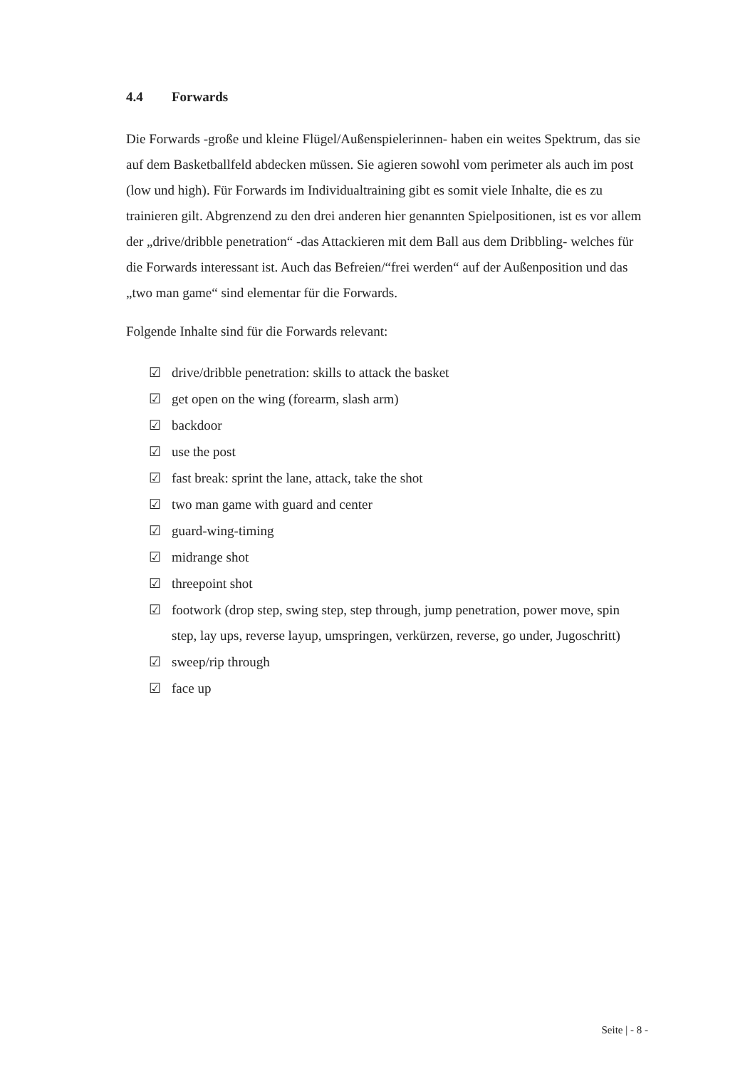4.4 Forwards
Die Forwards -große und kleine Flügel/Außenspielerinnen- haben ein weites Spektrum, das sie auf dem Basketballfeld abdecken müssen. Sie agieren sowohl vom perimeter als auch im post (low und high). Für Forwards im Individualtraining gibt es somit viele Inhalte, die es zu trainieren gilt. Abgrenzend zu den drei anderen hier genannten Spielpositionen, ist es vor allem der „drive/dribble penetration“ -das Attackieren mit dem Ball aus dem Dribbling- welches für die Forwards interessant ist. Auch das Befreien/“frei werden“ auf der Außenposition und das „two man game“ sind elementar für die Forwards.
Folgende Inhalte sind für die Forwards relevant:
☑ drive/dribble penetration: skills to attack the basket
☑ get open on the wing (forearm, slash arm)
☑ backdoor
☑ use the post
☑ fast break: sprint the lane, attack, take the shot
☑ two man game with guard and center
☑ guard-wing-timing
☑ midrange shot
☑ threepoint shot
☑ footwork (drop step, swing step, step through, jump penetration, power move, spin step, lay ups, reverse layup, umspringen, verkürzen, reverse, go under, Jugoschritt)
☑ sweep/rip through
☑ face up
Seite | - 8 -